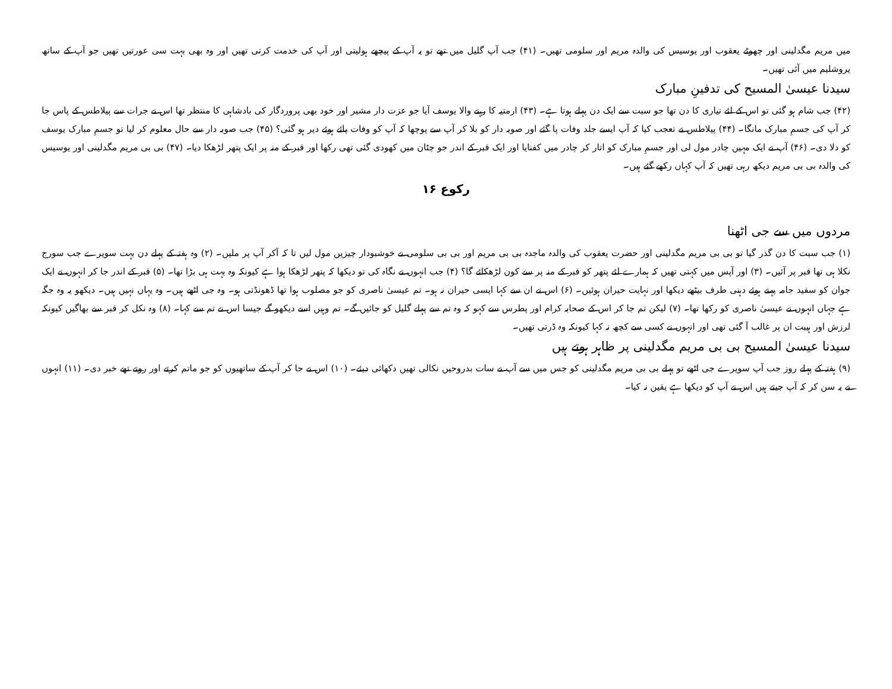میں مریم مگدلینی اور چھوٹے یعقوب اور یوسیس کی والدہ مریم اور سلومی تھیں۔ (۴۱) جب آپ گلیل میں تھے تو یہ آپ کے پیچھے ہولیتی اور آپ کی خدمت کرتی تھیں اور وہ بھی بہت سی عورتیں تھیں جو آپ کے ساتھ یروشلیم میں آئی تھیں۔
سیدنا عیسیٰ المسیح کی تدفینِ مبارک
(۴۲) جب شام ہو گئی تو اس کے لئے تیاری کا دن تھا جو سبت سے ایک دن پہلے ہوتا ہے۔ (۴۳) ارمتیہ کا رہنے والا یوسف آیا جو عزت دار مشیر اور خود بھی پروردگار کی بادشاہی کا منتظر تھا اس نے جرات سے پیلاطس کے پاس جا کر آپ کی جسمِ مبارک مانگا۔ (۴۴) پیلاطس نے تعجب کیا کہ آپ ایسے جلد وفات پا گئے اور صوبہ دار کو بلا کر آپ سے پوچھا کہ آپ کو وفات پائے ہوئے دیر ہو گئی؟ (۴۵) جب صوبہ دار سے حال معلوم کر لیا تو جسمِ مبارک یوسف کو دلا دی۔ (۴۶) آپ نے ایک مہین چادر مول لی اور جسمِ مبارک کو اتار کر چادر میں کفنایا اور ایک قبر کے اندر جو چٹان میں کھودی گئی تھی رکھا اور قبر کے منہ پر ایک پتھر لڑھکا دیا۔ (۴۷) بی بی مریم مگدلینی اور یوسیس کی والدہ بی بی مریم دیکھ رہی تھیں کہ آپ کہاں رکھے گئے ہیں۔
رکوع ۱۶
مردوں میں سے جی اٹھنا
(۱) جب سبت کا دن گذر گیا تو بی بی مریم مگدلینی اور حضرت یعقوب کی والدہ ماجدہ بی بی مریم اور بی بی سلومی نے خوشبودار چیزیں مول لیں تا کہ آکر آپ پر ملیں۔ (۲) وہ ہفتہ کے پہلے دن بہت سویرے جب سورج نکلا ہی تھا قبر پر آئیں۔ (۳) اور آپس میں کہتی تھیں کہ ہمارے لئے پتھر کو قبر کے منہ پر سے کون لڑھکائے گا؟ (۴) جب انہوں نے نگاہ کی تو دیکھا کہ پتھر لڑھکا ہوا ہے کیونکہ وہ بہت ہی بڑا تھا۔ (۵) قبر کے اندر جا کر انہوں نے ایک جوان کو سفید جامہ پہنے ہوئے دہنی طرف بیٹھے دیکھا اور نہایت حیران ہوئیں۔ (۶) اس نے ان سے کہا ایسی حیران نہ ہو۔ تم عیسیٰ ناصری کو جو مصلوب ہوا تھا ڈھونڈتی ہو۔ وہ جی اٹھے ہیں۔ وہ یہاں نہیں ہیں۔ دیکھو یہ وہ جگہ ہے جہاں انہوں نے عیسیٰ ناصری کو رکھا تھا۔ (۷) لیکن تم جا کر اس کے صحابہ کرام اور پطرس سے کہو کہ وہ تم سے پہلے گلیل کو جائیں گے۔ تم وہیں اسے دیکھو گے جیسا اس نے تم سے کہا۔ (۸) وہ نکل کر قبر سے بھاگیں کیونکہ لرزش اور ہیبت ان پر غالب آ گئی تھی اور انہوں نے کسی سے کچھ نہ کہا کیونکہ وہ ڈرتی تھیں۔
سیدنا عیسیٰ المسیح بی بی مریم مگدلینی پر ظاہر ہوتے ہیں
(۹) ہفتہ کے پہلے روز جب آپ سویرے جی اٹھے تو پہلے بی بی مریم مگدلینی کو جس میں سے آپ نے سات بدروحیں نکالی تھیں دکھائی دیئے۔ (۱۰) اس نے جا کر آپ کے ساتھیوں کو جو ماتم کرتے اور روتے تھے خبر دی۔ (۱۱) انہوں نے یہ سن کر کہ آپ جیتے ہیں اس نے آپ کو دیکھا ہے یقین نہ کیا۔